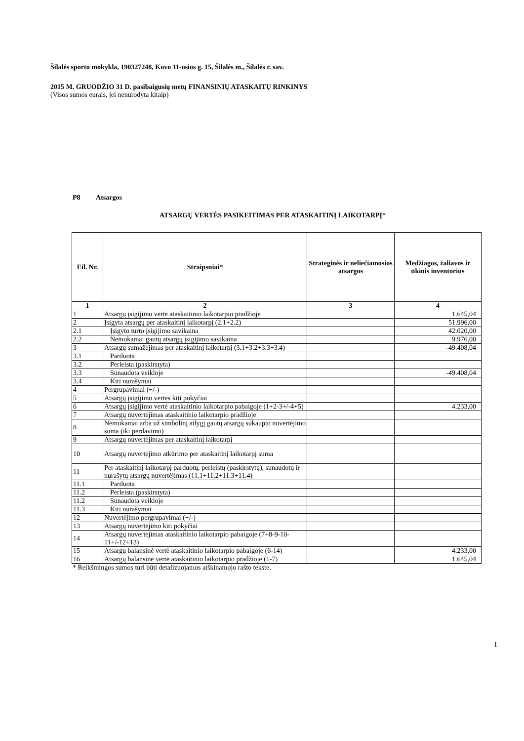Šilalės sporto mokykla, 190327248, Kovo 11-osios g. 15, Šilalės m., Šilalės r. sav.
2015 M. GRUODŽIO 31 D. pasibaigusių metų FINANSINIŲ ATASKAITŲ RINKINYS
(Visos sumos eurais, jei nenurodyta kitaip)
P8 Atsargos
ATSARGŲ VERTĖS PASIKEITIMAS PER ATASKAITINĮ LAIKOTARPĮ*
| Eil. Nr. | Straipsniai* | Strateginės ir neliečiamosios atsargos | Medžiagos, žaliavos ir ūkinis inventorius |
| --- | --- | --- | --- |
| 1 | 2 | 3 | 4 |
| 1 | Atsargų įsigijimo vertė ataskaitinio laikotarpio pradžioje | | 1.645,04 |
| 2 | Įsigyta atsargų per ataskaitinį laikotarpį (2.1+2.2) | | 51.996,00 |
| 2.1 | Įsigyto turto įsigijimo savikaina | | 42.020,00 |
| 2.2 | Nemokamai gautų atsargų įsigijimo savikaina | | 9.976,00 |
| 3 | Atsargų sumažėjimas per ataskaitinį laikotarpį (3.1+3.2+3.3+3.4) | | -49.408,04 |
| 3.1 | Parduota | | |
| 3.2 | Perleista (paskirstyta) | | |
| 3.3 | Sunaudota veikloje | | -49.408,04 |
| 3.4 | Kiti nurašymai | | |
| 4 | Pergrupavimai (+/-) | | |
| 5 | Atsargų įsigijimo vertės kiti pokyčiai | | |
| 6 | Atsargų įsigijimo vertė ataskaitinio laikotarpio pabaigoje (1+2-3+/-4+5) | | 4.233,00 |
| 7 | Atsargų nuvertėjimas ataskaitinio laikotarpio pradžioje | | |
| 8 | Nemokamai arba už simbolinį atlygį gautų atsargų sukaupto nuvertėjimo suma (iki perdavimo) | | |
| 9 | Atsargų nuvertėjimas per ataskaitinį laikotarpį | | |
| 10 | Atsargų nuvertėjimo atkūrimo per ataskaitinį laikotarpį suma | | |
| 11 | Per ataskaitinį laikotarpį parduotų, perleistų (paskirstytų), sunaudotų ir nurašytų atsargų nuvertėjimas (11.1+11.2+11.3+11.4) | | |
| 11.1 | Parduota | | |
| 11.2 | Perleista (paskirstyta) | | |
| 11.2 | Sunaudota veikloje | | |
| 11.3 | Kiti nurašymai | | |
| 12 | Nuvertėjimo pergrupavimai (+/-) | | |
| 13 | Atsargų nuvertėjimo kiti pokyčiai | | |
| 14 | Atsargų nuvertėjimas ataskaitinio laikotarpio pabaigoje (7+8-9-10-11+/-12+13) | | |
| 15 | Atsargų balansinė vertė ataskaitinio laikotarpio pabaigoje (6-14) | | 4.233,00 |
| 16 | Atsargų balansinė vertė ataskaitinio laikotarpio pradžioje (1-7) | | 1.645,04 |
* Reikšmingos sumos turi būti detalizuojamos aiškinamojo rašto tekste.
1